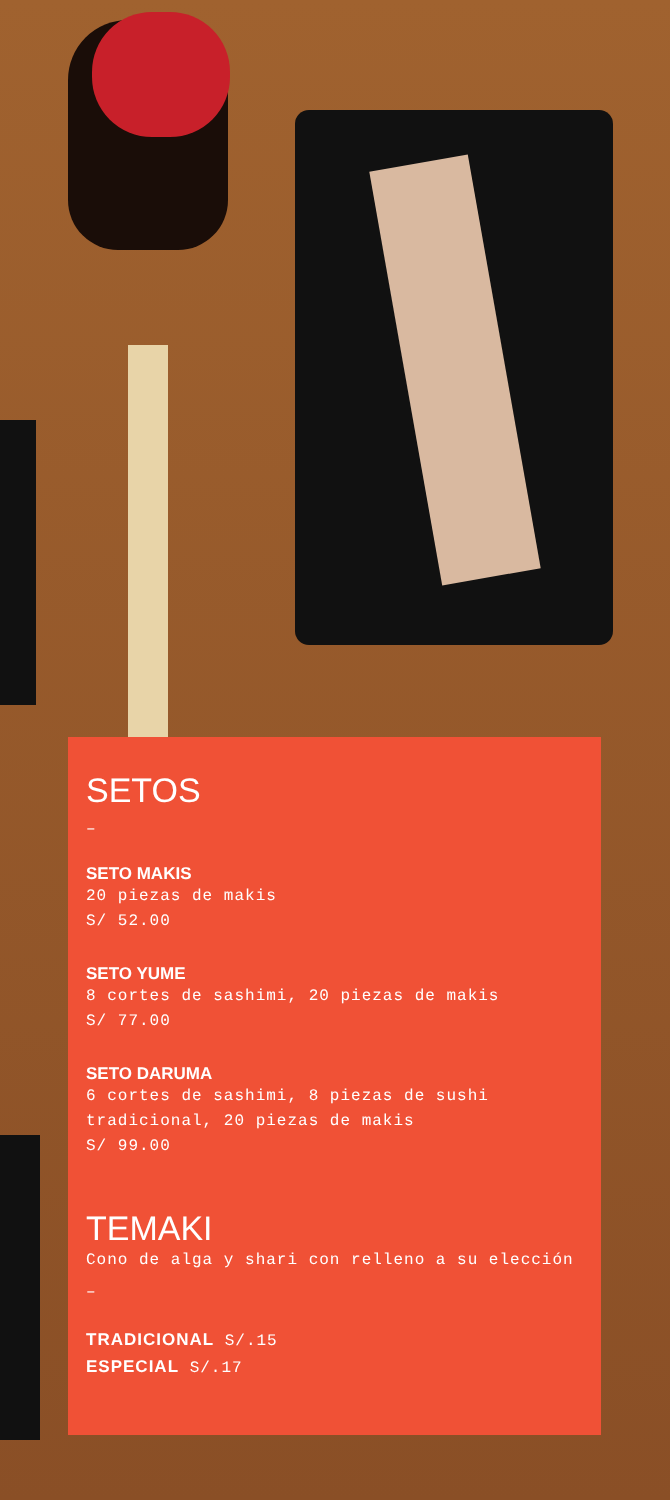SETOS
–
SETO MAKIS
20 piezas de makis
S/ 52.00
SETO YUME
8 cortes de sashimi, 20 piezas de makis
S/ 77.00
SETO DARUMA
6 cortes de sashimi, 8 piezas de sushi tradicional, 20 piezas de makis
S/ 99.00
TEMAKI
Cono de alga y shari con relleno a su elección
–
TRADICIONAL S/.15
ESPECIAL S/.17